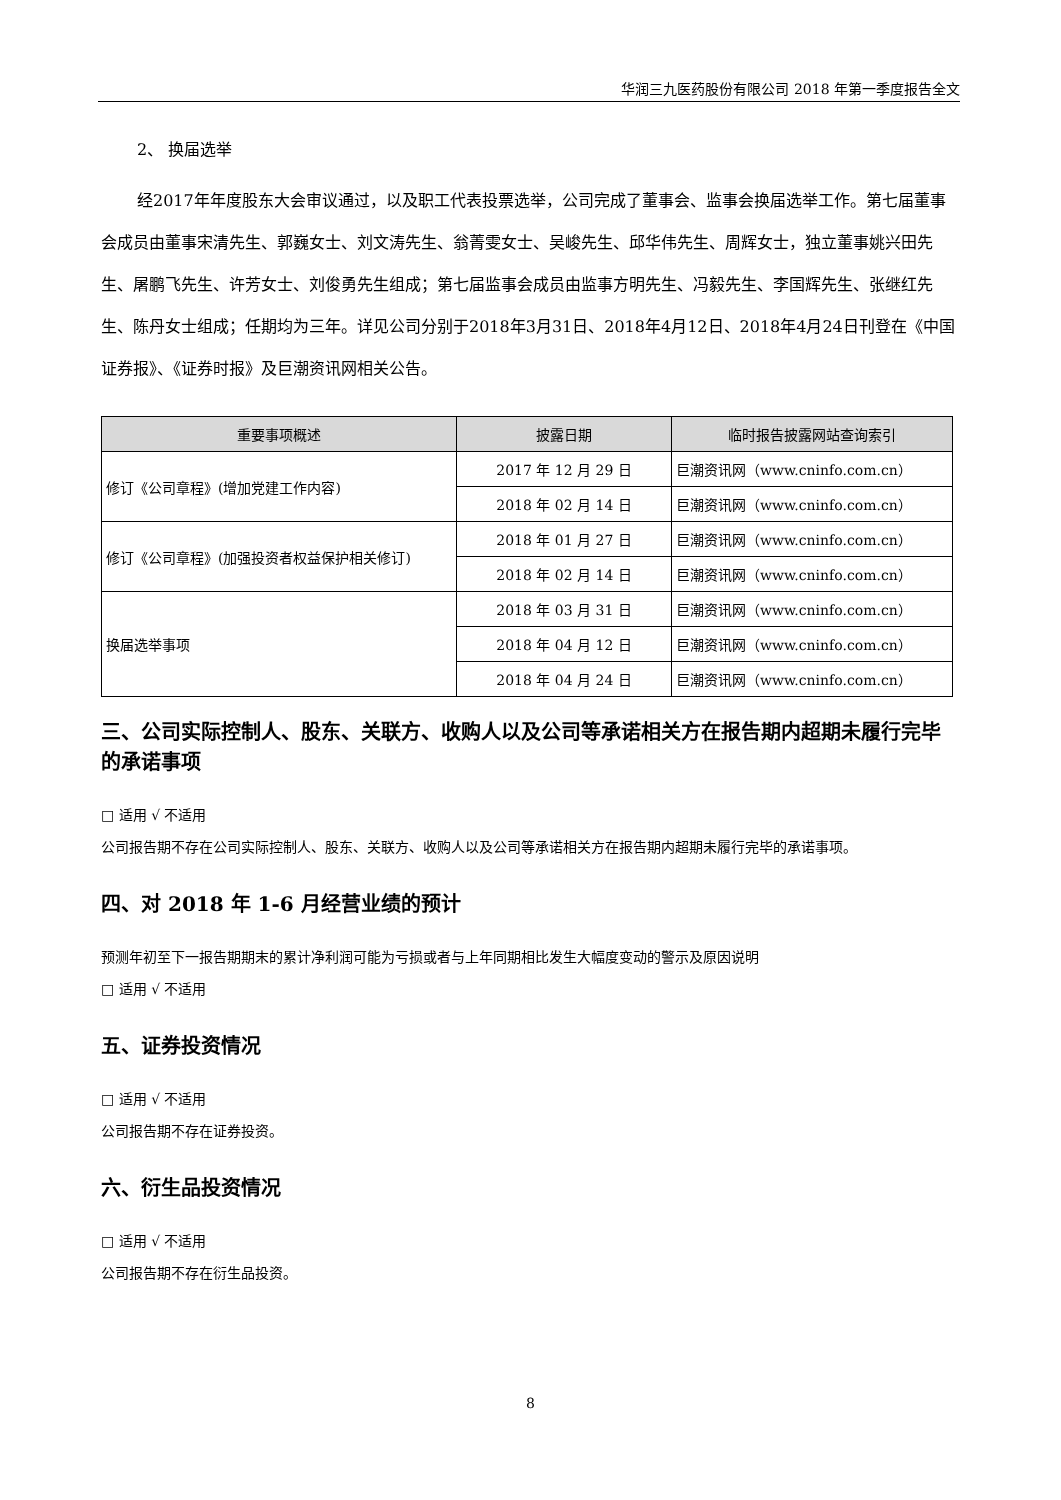华润三九医药股份有限公司 2018 年第一季度报告全文
2、 换届选举
经2017年年度股东大会审议通过，以及职工代表投票选举，公司完成了董事会、监事会换届选举工作。第七届董事会成员由董事宋清先生、郭巍女士、刘文涛先生、翁菁雯女士、吴峻先生、邱华伟先生、周辉女士，独立董事姚兴田先生、屠鹏飞先生、许芳女士、刘俊勇先生组成；第七届监事会成员由监事方明先生、冯毅先生、李国辉先生、张继红先生、陈丹女士组成；任期均为三年。详见公司分别于2018年3月31日、2018年4月12日、2018年4月24日刊登在《中国证券报》、《证券时报》及巨潮资讯网相关公告。
| 重要事项概述 | 披露日期 | 临时报告披露网站查询索引 |
| --- | --- | --- |
| 修订《公司章程》(增加党建工作内容) | 2017 年 12 月 29 日 | 巨潮资讯网（www.cninfo.com.cn） |
| | 2018 年 02 月 14 日 | 巨潮资讯网（www.cninfo.com.cn） |
| 修订《公司章程》(加强投资者权益保护相关修订) | 2018 年 01 月 27 日 | 巨潮资讯网（www.cninfo.com.cn） |
| | 2018 年 02 月 14 日 | 巨潮资讯网（www.cninfo.com.cn） |
| 换届选举事项 | 2018 年 03 月 31 日 | 巨潮资讯网（www.cninfo.com.cn） |
| | 2018 年 04 月 12 日 | 巨潮资讯网（www.cninfo.com.cn） |
| | 2018 年 04 月 24 日 | 巨潮资讯网（www.cninfo.com.cn） |
三、公司实际控制人、股东、关联方、收购人以及公司等承诺相关方在报告期内超期未履行完毕的承诺事项
□ 适用 √ 不适用
公司报告期不存在公司实际控制人、股东、关联方、收购人以及公司等承诺相关方在报告期内超期未履行完毕的承诺事项。
四、对 2018 年 1-6 月经营业绩的预计
预测年初至下一报告期期末的累计净利润可能为亏损或者与上年同期相比发生大幅度变动的警示及原因说明
□ 适用 √ 不适用
五、证券投资情况
□ 适用 √ 不适用
公司报告期不存在证券投资。
六、衍生品投资情况
□ 适用 √ 不适用
公司报告期不存在衍生品投资。
8